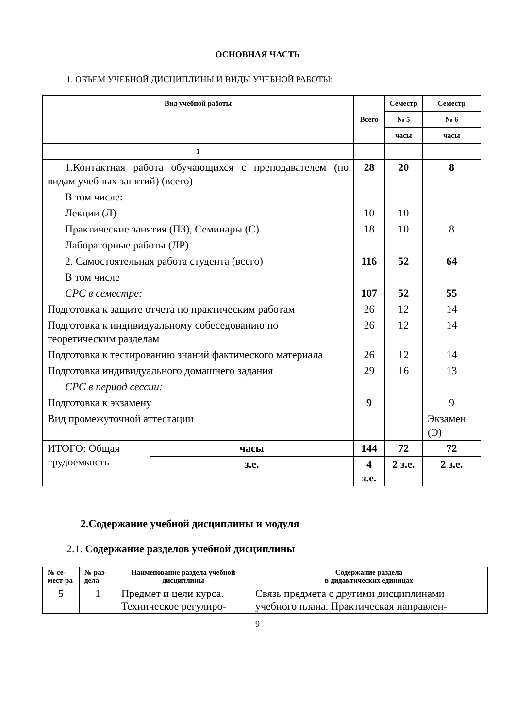ОСНОВНАЯ ЧАСТЬ
1. ОБЪЕМ УЧЕБНОЙ ДИСЦИПЛИНЫ И ВИДЫ УЧЕБНОЙ РАБОТЫ:
| Вид учебной работы | | Всего | Семестр | Семестр |
| --- | --- | --- | --- | --- |
| | | | № 5 | № 6 |
| | | | часы | часы |
| 1 | | | | |
| 1.Контактная работа обучающихся с преподавателем (по видам учебных занятий) (всего) | | 28 | 20 | 8 |
| В том числе: | | | | |
| Лекции (Л) | | 10 | 10 | |
| Практические занятия (ПЗ), Семинары (С) | | 18 | 10 | 8 |
| Лабораторные работы (ЛР) | | | | |
| 2. Самостоятельная работа студента (всего) | | 116 | 52 | 64 |
| В том числе | | | | |
| СРС в семестре: | | 107 | 52 | 55 |
| Подготовка к защите отчета по практическим работам | | 26 | 12 | 14 |
| Подготовка к индивидуальному собеседованию по теоретическим разделам | | 26 | 12 | 14 |
| Подготовка к тестированию знаний фактического материала | | 26 | 12 | 14 |
| Подготовка индивидуального домашнего задания | | 29 | 16 | 13 |
| СРС в период сессии: | | | | |
| Подготовка к экзамену | | 9 | | 9 |
| Вид промежуточной аттестации | | | | Экзамен (Э) |
| ИТОГО: Общая трудоемкость | часы | 144 | 72 | 72 |
| | з.е. | 4 з.е. | 2 з.е. | 2 з.е. |
2.Содержание учебной дисциплины и модуля
2.1. Содержание разделов учебной дисциплины
| № се-мест-ра | № раз-дела | Наименование раздела учебной дисциплины | Содержание раздела в дидактических единицах |
| --- | --- | --- | --- |
| 5 | 1 | Предмет и цели курса. Техническое регулиро- | Связь предмета с другими дисциплинами учебного плана. Практическая направлен- |
9